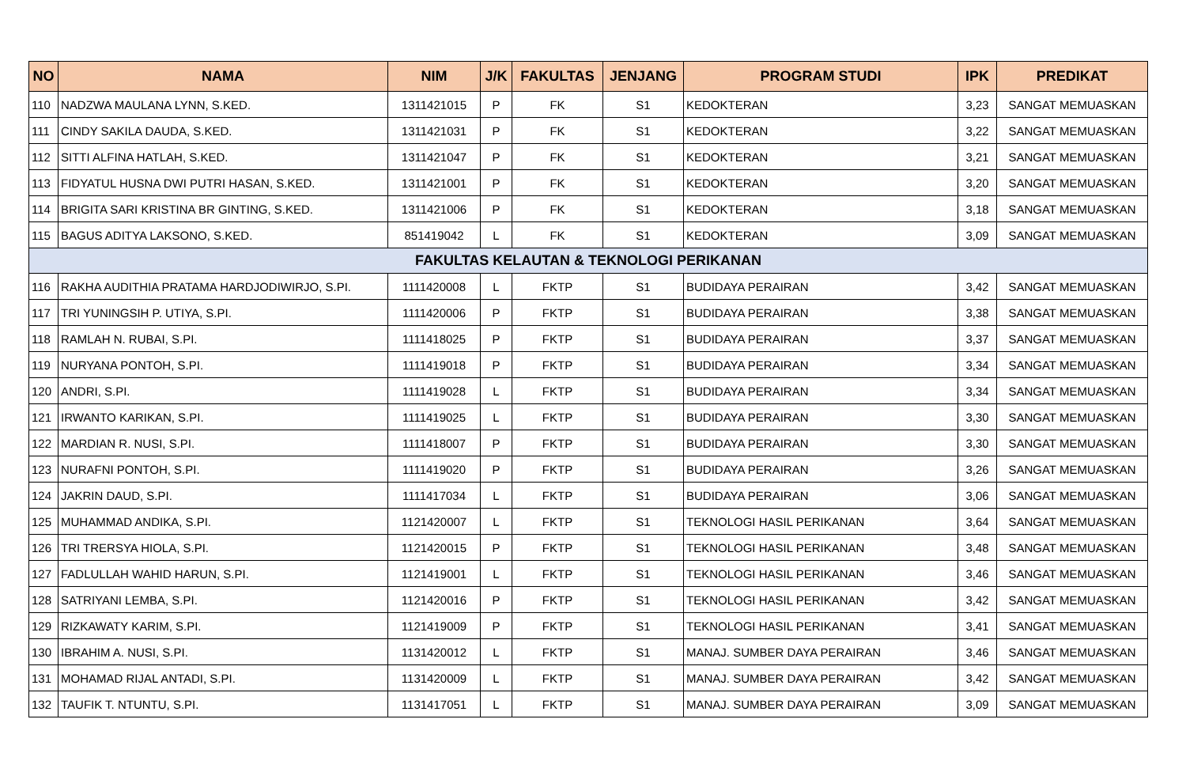| NO | NAMA | NIM | J/K | FAKULTAS | JENJANG | PROGRAM STUDI | IPK | PREDIKAT |
| --- | --- | --- | --- | --- | --- | --- | --- | --- |
| 110 | NADZWA MAULANA LYNN, S.KED. | 1311421015 | P | FK | S1 | KEDOKTERAN | 3,23 | SANGAT MEMUASKAN |
| 111 | CINDY SAKILA DAUDA, S.KED. | 1311421031 | P | FK | S1 | KEDOKTERAN | 3,22 | SANGAT MEMUASKAN |
| 112 | SITTI ALFINA HATLAH, S.KED. | 1311421047 | P | FK | S1 | KEDOKTERAN | 3,21 | SANGAT MEMUASKAN |
| 113 | FIDYATUL HUSNA DWI PUTRI HASAN, S.KED. | 1311421001 | P | FK | S1 | KEDOKTERAN | 3,20 | SANGAT MEMUASKAN |
| 114 | BRIGITA SARI KRISTINA BR GINTING, S.KED. | 1311421006 | P | FK | S1 | KEDOKTERAN | 3,18 | SANGAT MEMUASKAN |
| 115 | BAGUS ADITYA LAKSONO, S.KED. | 851419042 | L | FK | S1 | KEDOKTERAN | 3,09 | SANGAT MEMUASKAN |
| FAKULTAS KELAUTAN & TEKNOLOGI PERIKANAN | | | | | | | | |
| 116 | RAKHA AUDITHIA PRATAMA HARDJODIWIRJO, S.PI. | 1111420008 | L | FKTP | S1 | BUDIDAYA PERAIRAN | 3,42 | SANGAT MEMUASKAN |
| 117 | TRI YUNINGSIH P. UTIYA, S.PI. | 1111420006 | P | FKTP | S1 | BUDIDAYA PERAIRAN | 3,38 | SANGAT MEMUASKAN |
| 118 | RAMLAH N. RUBAI, S.PI. | 1111418025 | P | FKTP | S1 | BUDIDAYA PERAIRAN | 3,37 | SANGAT MEMUASKAN |
| 119 | NURYANA PONTOH, S.PI. | 1111419018 | P | FKTP | S1 | BUDIDAYA PERAIRAN | 3,34 | SANGAT MEMUASKAN |
| 120 | ANDRI, S.PI. | 1111419028 | L | FKTP | S1 | BUDIDAYA PERAIRAN | 3,34 | SANGAT MEMUASKAN |
| 121 | IRWANTO KARIKAN, S.PI. | 1111419025 | L | FKTP | S1 | BUDIDAYA PERAIRAN | 3,30 | SANGAT MEMUASKAN |
| 122 | MARDIAN R. NUSI, S.PI. | 1111418007 | P | FKTP | S1 | BUDIDAYA PERAIRAN | 3,30 | SANGAT MEMUASKAN |
| 123 | NURAFNI PONTOH, S.PI. | 1111419020 | P | FKTP | S1 | BUDIDAYA PERAIRAN | 3,26 | SANGAT MEMUASKAN |
| 124 | JAKRIN DAUD, S.PI. | 1111417034 | L | FKTP | S1 | BUDIDAYA PERAIRAN | 3,06 | SANGAT MEMUASKAN |
| 125 | MUHAMMAD ANDIKA, S.PI. | 1121420007 | L | FKTP | S1 | TEKNOLOGI HASIL PERIKANAN | 3,64 | SANGAT MEMUASKAN |
| 126 | TRI TRERSYA HIOLA, S.PI. | 1121420015 | P | FKTP | S1 | TEKNOLOGI HASIL PERIKANAN | 3,48 | SANGAT MEMUASKAN |
| 127 | FADLULLAH WAHID HARUN, S.PI. | 1121419001 | L | FKTP | S1 | TEKNOLOGI HASIL PERIKANAN | 3,46 | SANGAT MEMUASKAN |
| 128 | SATRIYANI LEMBA, S.PI. | 1121420016 | P | FKTP | S1 | TEKNOLOGI HASIL PERIKANAN | 3,42 | SANGAT MEMUASKAN |
| 129 | RIZKAWATY KARIM, S.PI. | 1121419009 | P | FKTP | S1 | TEKNOLOGI HASIL PERIKANAN | 3,41 | SANGAT MEMUASKAN |
| 130 | IBRAHIM A. NUSI, S.PI. | 1131420012 | L | FKTP | S1 | MANAJ. SUMBER DAYA PERAIRAN | 3,46 | SANGAT MEMUASKAN |
| 131 | MOHAMAD RIJAL ANTADI, S.PI. | 1131420009 | L | FKTP | S1 | MANAJ. SUMBER DAYA PERAIRAN | 3,42 | SANGAT MEMUASKAN |
| 132 | TAUFIK T. NTUNTU, S.PI. | 1131417051 | L | FKTP | S1 | MANAJ. SUMBER DAYA PERAIRAN | 3,09 | SANGAT MEMUASKAN |